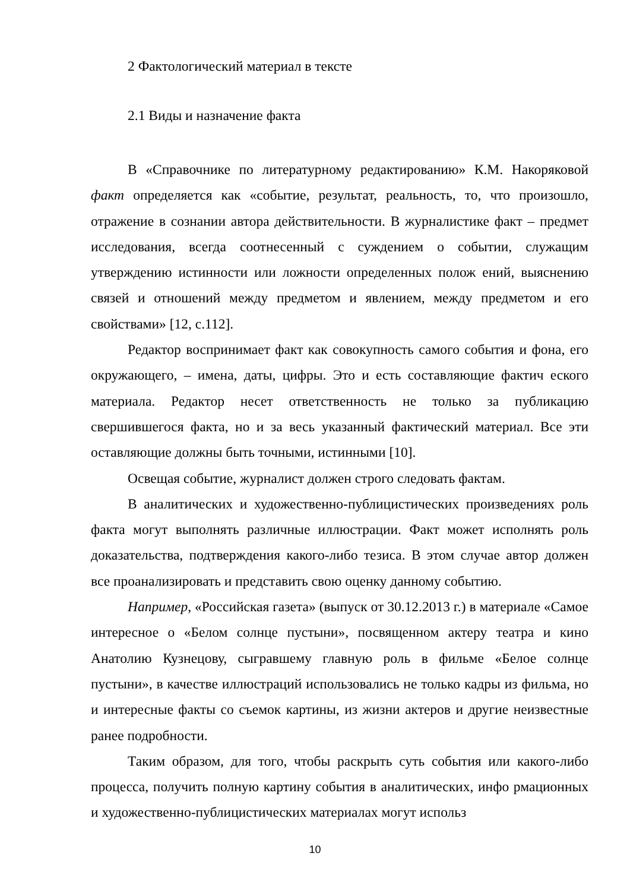2 Фактологический материал в тексте
2.1 Виды и назначение факта
В «Справочнике по литературному редактированию» К.М. Накоряковой факт определяется как «событие, результат, реальность, то, что произошло, отражение в сознании автора действительности. В журналистике факт – предмет исследования, всегда соотнесенный с суждением о событии, служащим утверждению истинности или ложности определенных полож ений, выяснению связей и отношений между предметом и явлением, между предметом и его свойствами» [12, с.112].
Редактор воспринимает факт как совокупность самого события и фона, его окружающего, – имена, даты, цифры. Это и есть составляющие фактич еского материала. Редактор несет ответственность не только за публикацию свершившегося факта, но и за весь указанный фактический материал. Все эти оставляющие должны быть точными, истинными [10].
Освещая событие, журналист должен строго следовать фактам.
В аналитических и художественно-публицистических произведениях роль факта могут выполнять различные иллюстрации. Факт может исполнять роль доказательства, подтверждения какого-либо тезиса. В этом случае автор должен все проанализировать и представить свою оценку данному событию.
Например, «Российская газета» (выпуск от 30.12.2013 г.) в материале «Самое интересное о «Белом солнце пустыни», посвященном актеру театра и кино Анатолию Кузнецову, сыгравшему главную роль в фильме «Белое солнце пустыни», в качестве иллюстраций использовались не только кадры из фильма, но и интересные факты со съемок картины, из жизни актеров и другие неизвестные ранее подробности.
Таким образом, для того, чтобы раскрыть суть события или какого-либо процесса, получить полную картину события в аналитических, инфо рмационных и художественно-публицистических материалах могут использ
10